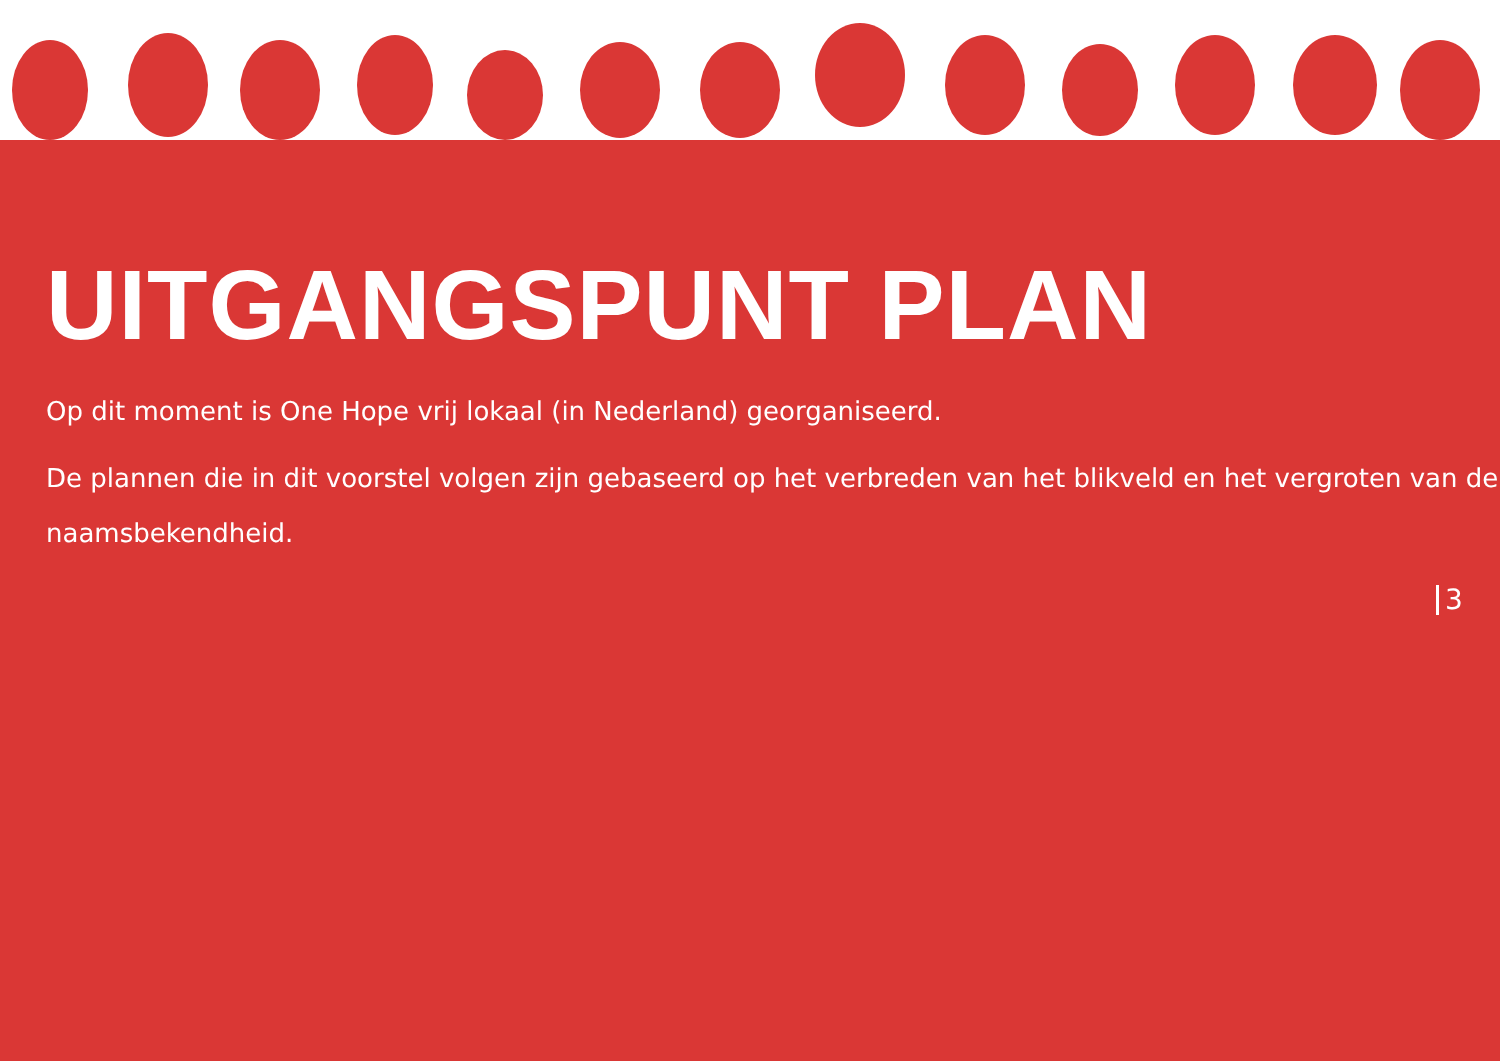UITGANGSPUNT PLAN
Op dit moment is One Hope vrij lokaal (in Nederland) georganiseerd.
De plannen die in dit voorstel volgen zijn gebaseerd op het verbreden van het blikveld en het vergroten van de naamsbekendheid.
3